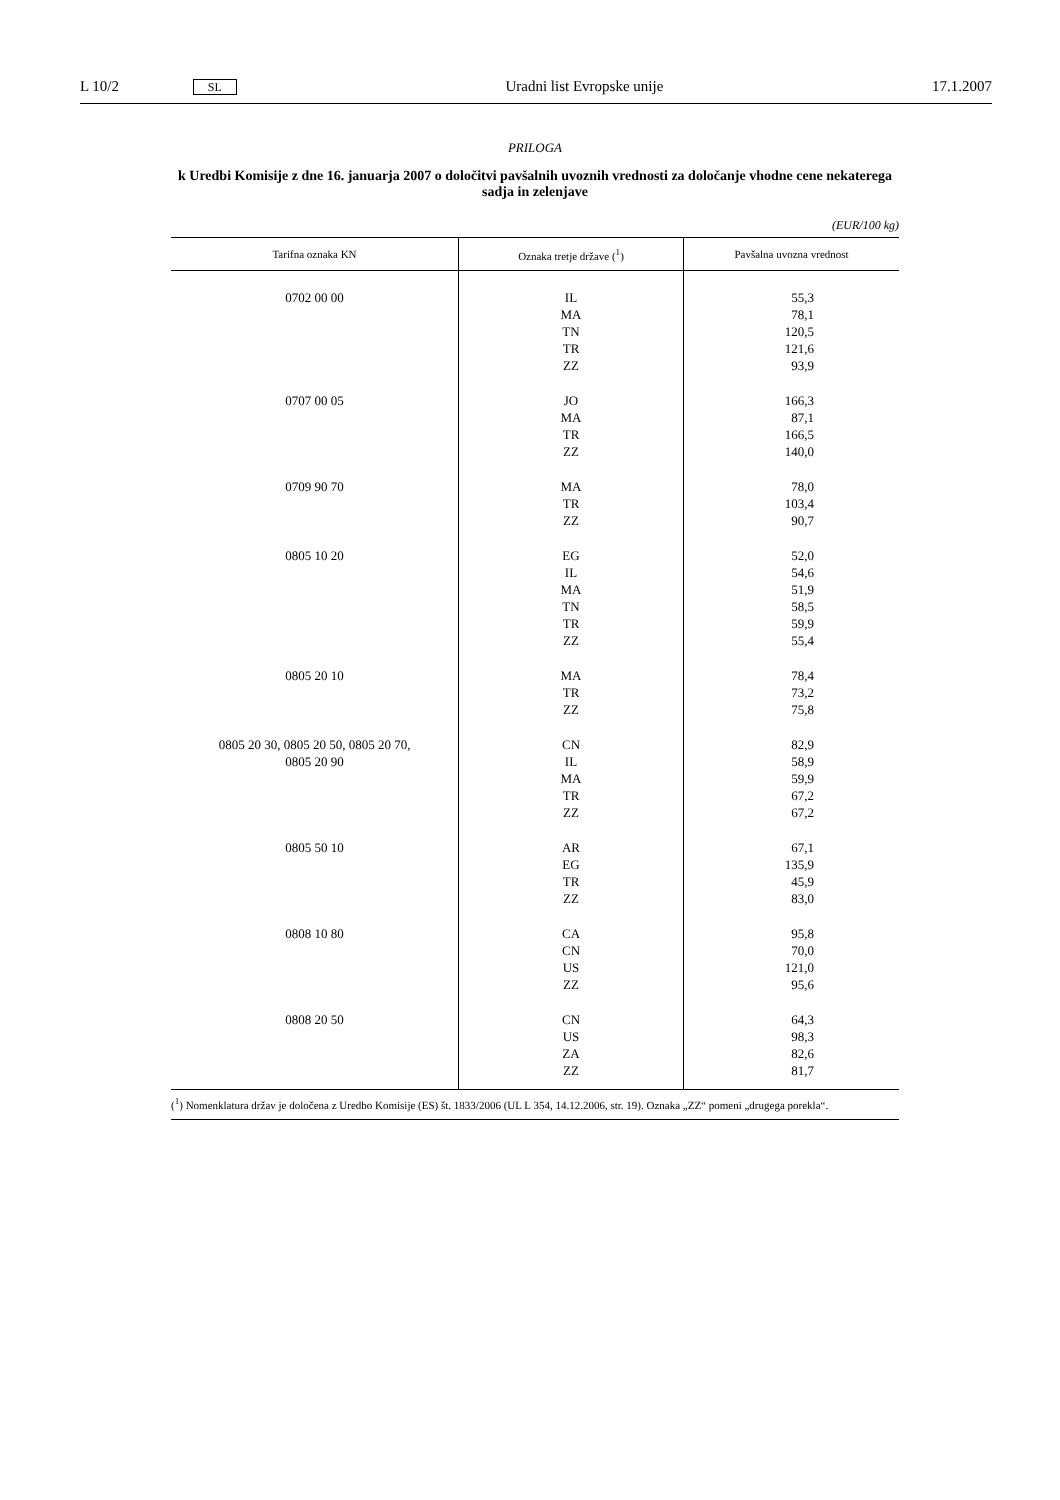L 10/2 SL Uradni list Evropske unije 17.1.2007
PRILOGA
k Uredbi Komisije z dne 16. januarja 2007 o določitvi pavšalnih uvoznih vrednosti za določanje vhodne cene nekaterega sadja in zelenjave
(EUR/100 kg)
| Tarifna oznaka KN | Oznaka tretje države (<sup>1</sup>) | Pavšalna uvozna vrednost |
| --- | --- | --- |
| 0702 00 00 | IL MA TN TR ZZ | 55,3 78,1 120,5 121,6 93,9 |
| 0707 00 05 | JO MA TR ZZ | 166,3 87,1 166,5 140,0 |
| 0709 90 70 | MA TR ZZ | 78,0 103,4 90,7 |
| 0805 10 20 | EG IL MA TN TR ZZ | 52,0 54,6 51,9 58,5 59,9 55,4 |
| 0805 20 10 | MA TR ZZ | 78,4 73,2 75,8 |
| 0805 20 30, 0805 20 50, 0805 20 70, 0805 20 90 | CN IL MA TR ZZ | 82,9 58,9 59,9 67,2 67,2 |
| 0805 50 10 | AR EG TR ZZ | 67,1 135,9 45,9 83,0 |
| 0808 10 80 | CA CN US ZZ | 95,8 70,0 121,0 95,6 |
| 0808 20 50 | CN US ZA ZZ | 64,3 98,3 82,6 81,7 |
(<sup>1</sup>) Nomenklatura držav je določena z Uredbo Komisije (ES) št. 1833/2006 (UL L 354, 14.12.2006, str. 19). Oznaka „ZZ“ pomeni „drugega porekla“.